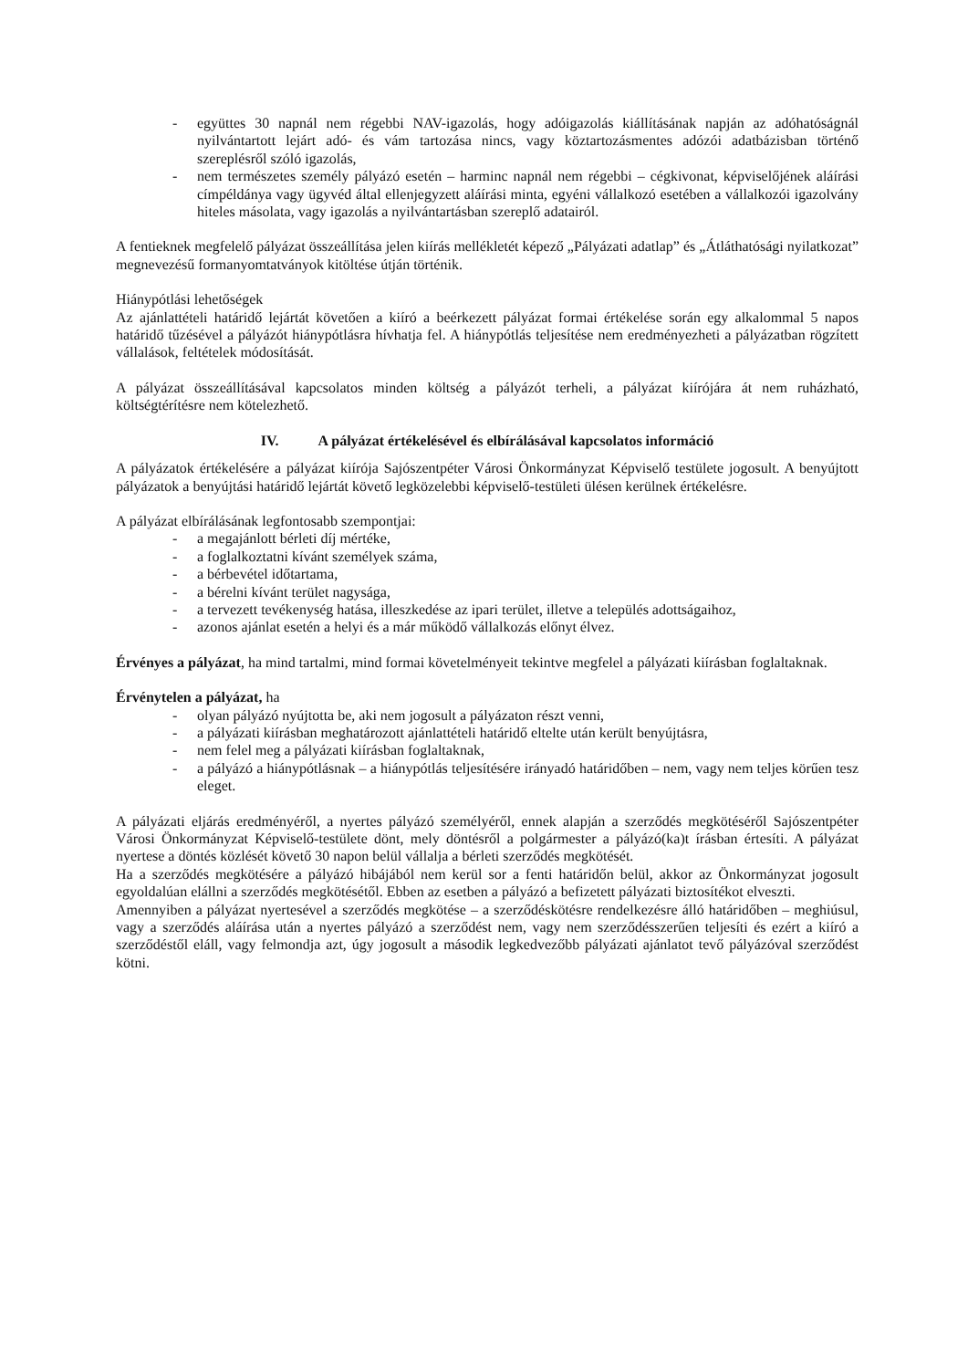- együttes 30 napnál nem régebbi NAV-igazolás, hogy adóigazolás kiállításának napján az adóhatóságnál nyilvántartott lejárt adó- és vám tartozása nincs, vagy köztartozásmentes adózói adatbázisban történő szereplésről szóló igazolás,
- nem természetes személy pályázó esetén – harminc napnál nem régebbi – cégkivonat, képviselőjének aláírási címpéldánya vagy ügyvéd által ellenjegyzett aláírási minta, egyéni vállalkozó esetében a vállalkozói igazolvány hiteles másolata, vagy igazolás a nyilvántartásban szereplő adatairól.
A fentieknek megfelelő pályázat összeállítása jelen kiírás mellékletét képező „Pályázati adatlap” és „Átláthatósági nyilatkozat” megnevezésű formanyomtatványok kitöltése útján történik.
Hiánypótlási lehetőségek
Az ajánlattételi határidő lejártát követően a kiíró a beérkezett pályázat formai értékelése során egy alkalommal 5 napos határidő tűzésével a pályázót hiánypótlásra hívhatja fel. A hiánypótlás teljesítése nem eredményezheti a pályázatban rögzített vállalások, feltételek módosítását.
A pályázat összeállításával kapcsolatos minden költség a pályázót terheli, a pályázat kiírójára át nem ruházható, költségtérítésre nem kötelezhető.
IV. A pályázat értékelésével és elbírálásával kapcsolatos információ
A pályázatok értékelésére a pályázat kiírója Sajószentpéter Városi Önkormányzat Képviselő testülete jogosult. A benyújtott pályázatok a benyújtási határidő lejártát követő legközelebbi képviselő-testületi ülésen kerülnek értékelésre.
A pályázat elbírálásának legfontosabb szempontjai:
- a megajánlott bérleti díj mértéke,
- a foglalkoztatni kívánt személyek száma,
- a bérbevétel időtartama,
- a bérelni kívánt terület nagysága,
- a tervezett tevékenység hatása, illeszkedése az ipari terület, illetve a település adottságaihoz,
- azonos ajánlat esetén a helyi és a már működő vállalkozás előnyt élvez.
Érvényes a pályázat, ha mind tartalmi, mind formai követelményeit tekintve megfelel a pályázati kiírásban foglaltaknak.
Érvénytelen a pályázat, ha
- olyan pályázó nyújtotta be, aki nem jogosult a pályázaton részt venni,
- a pályázati kiírásban meghatározott ajánlattételi határidő eltelte után került benyújtásra,
- nem felel meg a pályázati kiírásban foglaltaknak,
- a pályázó a hiánypótlásnak – a hiánypótlás teljesítésére irányadó határidőben – nem, vagy nem teljes körűen tesz eleget.
A pályázati eljárás eredményéről, a nyertes pályázó személyéről, ennek alapján a szerződés megkötéséről Sajószentpéter Városi Önkormányzat Képviselő-testülete dönt, mely döntésről a polgármester a pályázó(ka)t írásban értesíti. A pályázat nyertese a döntés közlését követő 30 napon belül vállalja a bérleti szerződés megkötését.
Ha a szerződés megkötésére a pályázó hibájából nem kerül sor a fenti határidőn belül, akkor az Önkormányzat jogosult egyoldalúan elállni a szerződés megkötésétől. Ebben az esetben a pályázó a befizetett pályázati biztosítékot elveszti.
Amennyiben a pályázat nyertesével a szerződés megkötése – a szerződéskötésre rendelkezésre álló határidőben – meghiúsul, vagy a szerződés aláírása után a nyertes pályázó a szerződést nem, vagy nem szerződésszerűen teljesíti és ezért a kiíró a szerződéstől eláll, vagy felmondja azt, úgy jogosult a második legkedvezőbb pályázati ajánlatot tevő pályázóval szerződést kötni.